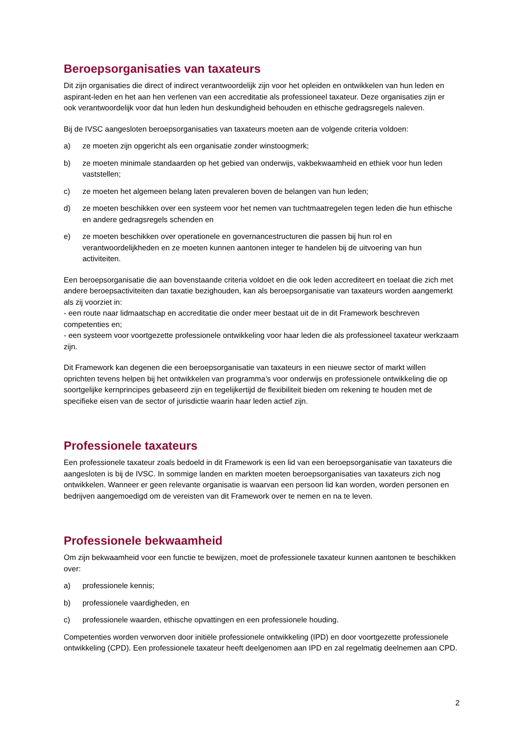Beroepsorganisaties van taxateurs
Dit zijn organisaties die direct of indirect verantwoordelijk zijn voor het opleiden en ontwikkelen van hun leden en aspirant-leden en het aan hen verlenen van een accreditatie als professioneel taxateur. Deze organisaties zijn er ook verantwoordelijk voor dat hun leden hun deskundigheid behouden en ethische gedragsregels naleven.
Bij de IVSC aangesloten beroepsorganisaties van taxateurs moeten aan de volgende criteria voldoen:
a) ze moeten zijn opgericht als een organisatie zonder winstoogmerk;
b) ze moeten minimale standaarden op het gebied van onderwijs, vakbekwaamheid en ethiek voor hun leden vaststellen;
c) ze moeten het algemeen belang laten prevaleren boven de belangen van hun leden;
d) ze moeten beschikken over een systeem voor het nemen van tuchtmaatregelen tegen leden die hun ethische en andere gedragsregels schenden en
e) ze moeten beschikken over operationele en governancestructuren die passen bij hun rol en verantwoordelijkheden en ze moeten kunnen aantonen integer te handelen bij de uitvoering van hun activiteiten.
Een beroepsorganisatie die aan bovenstaande criteria voldoet en die ook leden accrediteert en toelaat die zich met andere beroepsactiviteiten dan taxatie bezighouden, kan als beroepsorganisatie van taxateurs worden aangemerkt als zij voorziet in:
- een route naar lidmaatschap en accreditatie die onder meer bestaat uit de in dit Framework beschreven competenties en;
- een systeem voor voortgezette professionele ontwikkeling voor haar leden die als professioneel taxateur werkzaam zijn.
Dit Framework kan degenen die een beroepsorganisatie van taxateurs in een nieuwe sector of markt willen oprichten tevens helpen bij het ontwikkelen van programma’s voor onderwijs en professionele ontwikkeling die op soortgelijke kernprincipes gebaseerd zijn en tegelijkertijd de flexibiliteit bieden om rekening te houden met de specifieke eisen van de sector of jurisdictie waarin haar leden actief zijn.
Professionele taxateurs
Een professionele taxateur zoals bedoeld in dit Framework is een lid van een beroepsorganisatie van taxateurs die aangesloten is bij de IVSC. In sommige landen en markten moeten beroepsorganisaties van taxateurs zich nog ontwikkelen. Wanneer er geen relevante organisatie is waarvan een persoon lid kan worden, worden personen en bedrijven aangemoedigd om de vereisten van dit Framework over te nemen en na te leven.
Professionele bekwaamheid
Om zijn bekwaamheid voor een functie te bewijzen, moet de professionele taxateur kunnen aantonen te beschikken over:
a) professionele kennis;
b) professionele vaardigheden, en
c) professionele waarden, ethische opvattingen en een professionele houding.
Competenties worden verworven door initiële professionele ontwikkeling (IPD) en door voortgezette professionele ontwikkeling (CPD). Een professionele taxateur heeft deelgenomen aan IPD en zal regelmatig deelnemen aan CPD.
2